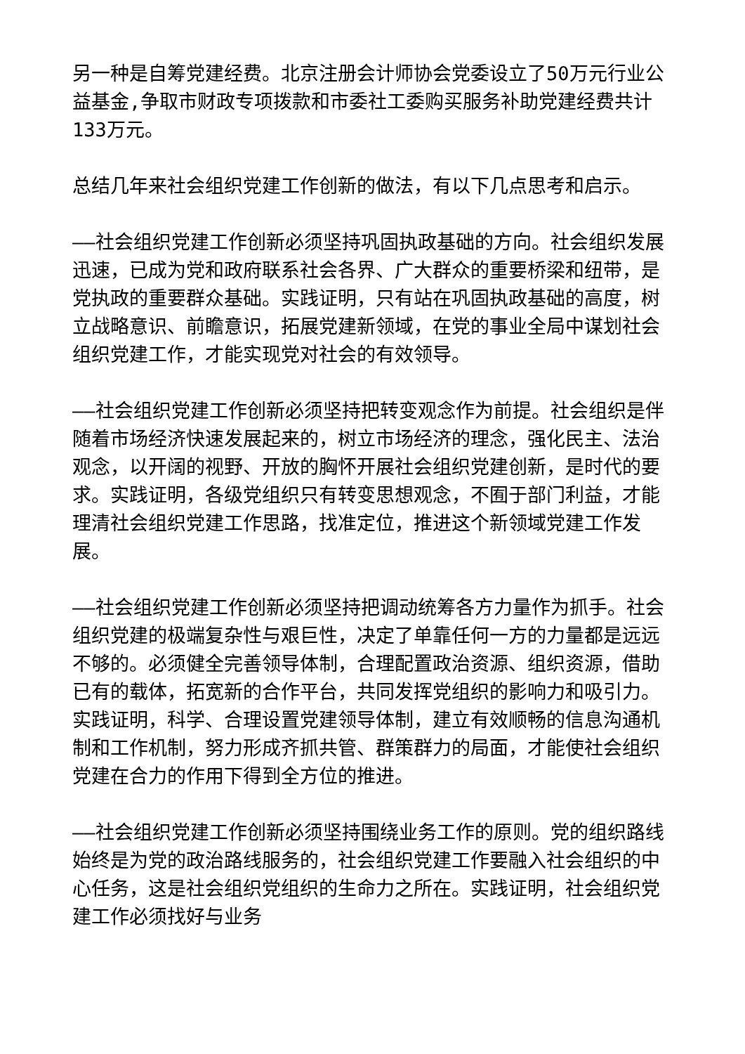另一种是自筹党建经费。北京注册会计师协会党委设立了50万元行业公益基金,争取市财政专项拨款和市委社工委购买服务补助党建经费共计133万元。
总结几年来社会组织党建工作创新的做法，有以下几点思考和启示。
——社会组织党建工作创新必须坚持巩固执政基础的方向。社会组织发展迅速，已成为党和政府联系社会各界、广大群众的重要桥梁和纽带，是党执政的重要群众基础。实践证明，只有站在巩固执政基础的高度，树立战略意识、前瞻意识，拓展党建新领域，在党的事业全局中谋划社会组织党建工作，才能实现党对社会的有效领导。
——社会组织党建工作创新必须坚持把转变观念作为前提。社会组织是伴随着市场经济快速发展起来的，树立市场经济的理念，强化民主、法治观念，以开阔的视野、开放的胸怀开展社会组织党建创新，是时代的要求。实践证明，各级党组织只有转变思想观念，不囿于部门利益，才能理清社会组织党建工作思路，找准定位，推进这个新领域党建工作发展。
——社会组织党建工作创新必须坚持把调动统筹各方力量作为抓手。社会组织党建的极端复杂性与艰巨性，决定了单靠任何一方的力量都是远远不够的。必须健全完善领导体制，合理配置政治资源、组织资源，借助已有的载体，拓宽新的合作平台，共同发挥党组织的影响力和吸引力。实践证明，科学、合理设置党建领导体制，建立有效顺畅的信息沟通机制和工作机制，努力形成齐抓共管、群策群力的局面，才能使社会组织党建在合力的作用下得到全方位的推进。
——社会组织党建工作创新必须坚持围绕业务工作的原则。党的组织路线始终是为党的政治路线服务的，社会组织党建工作要融入社会组织的中心任务，这是社会组织党组织的生命力之所在。实践证明，社会组织党建工作必须找好与业务